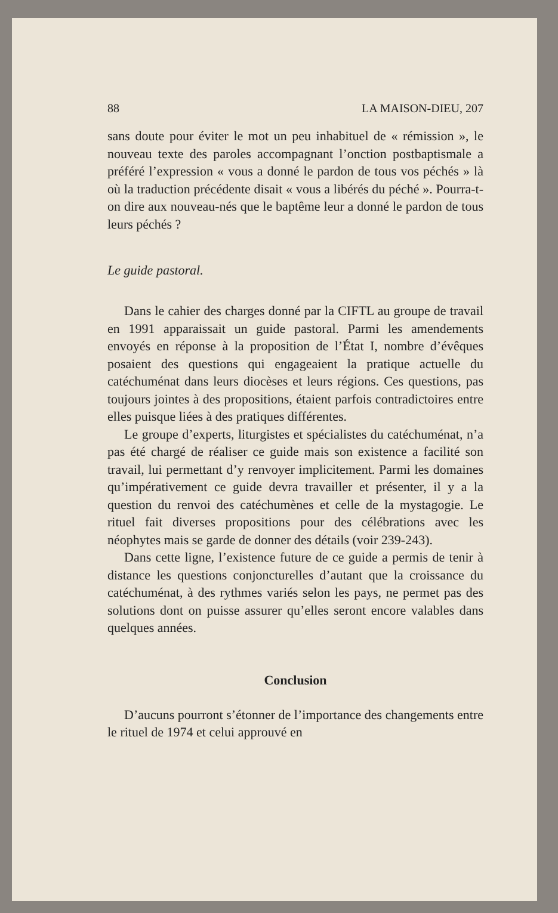88 LA MAISON-DIEU, 207
sans doute pour éviter le mot un peu inhabituel de « rémission », le nouveau texte des paroles accompagnant l’onction postbaptismale a préféré l’expression « vous a donné le pardon de tous vos péchés » là où la traduction précédente disait « vous a libérés du péché ». Pourra-t-on dire aux nouveau-nés que le baptême leur a donné le pardon de tous leurs péchés ?
Le guide pastoral.
Dans le cahier des charges donné par la CIFTL au groupe de travail en 1991 apparaissait un guide pastoral. Parmi les amendements envoyés en réponse à la proposition de l’État I, nombre d’évêques posaient des questions qui engageaient la pratique actuelle du catéchuménat dans leurs diocèses et leurs régions. Ces questions, pas toujours jointes à des propositions, étaient parfois contradictoires entre elles puisque liées à des pratiques différentes.
Le groupe d’experts, liturgistes et spécialistes du catéchuménat, n’a pas été chargé de réaliser ce guide mais son existence a facilité son travail, lui permettant d’y renvoyer implicitement. Parmi les domaines qu’impérativement ce guide devra travailler et présenter, il y a la question du renvoi des catéchumènes et celle de la mystagogie. Le rituel fait diverses propositions pour des célébrations avec les néophytes mais se garde de donner des détails (voir 239-243).
Dans cette ligne, l’existence future de ce guide a permis de tenir à distance les questions conjoncturelles d’autant que la croissance du catéchuménat, à des rythmes variés selon les pays, ne permet pas des solutions dont on puisse assurer qu’elles seront encore valables dans quelques années.
Conclusion
D’aucuns pourront s’étonner de l’importance des changements entre le rituel de 1974 et celui approuvé en